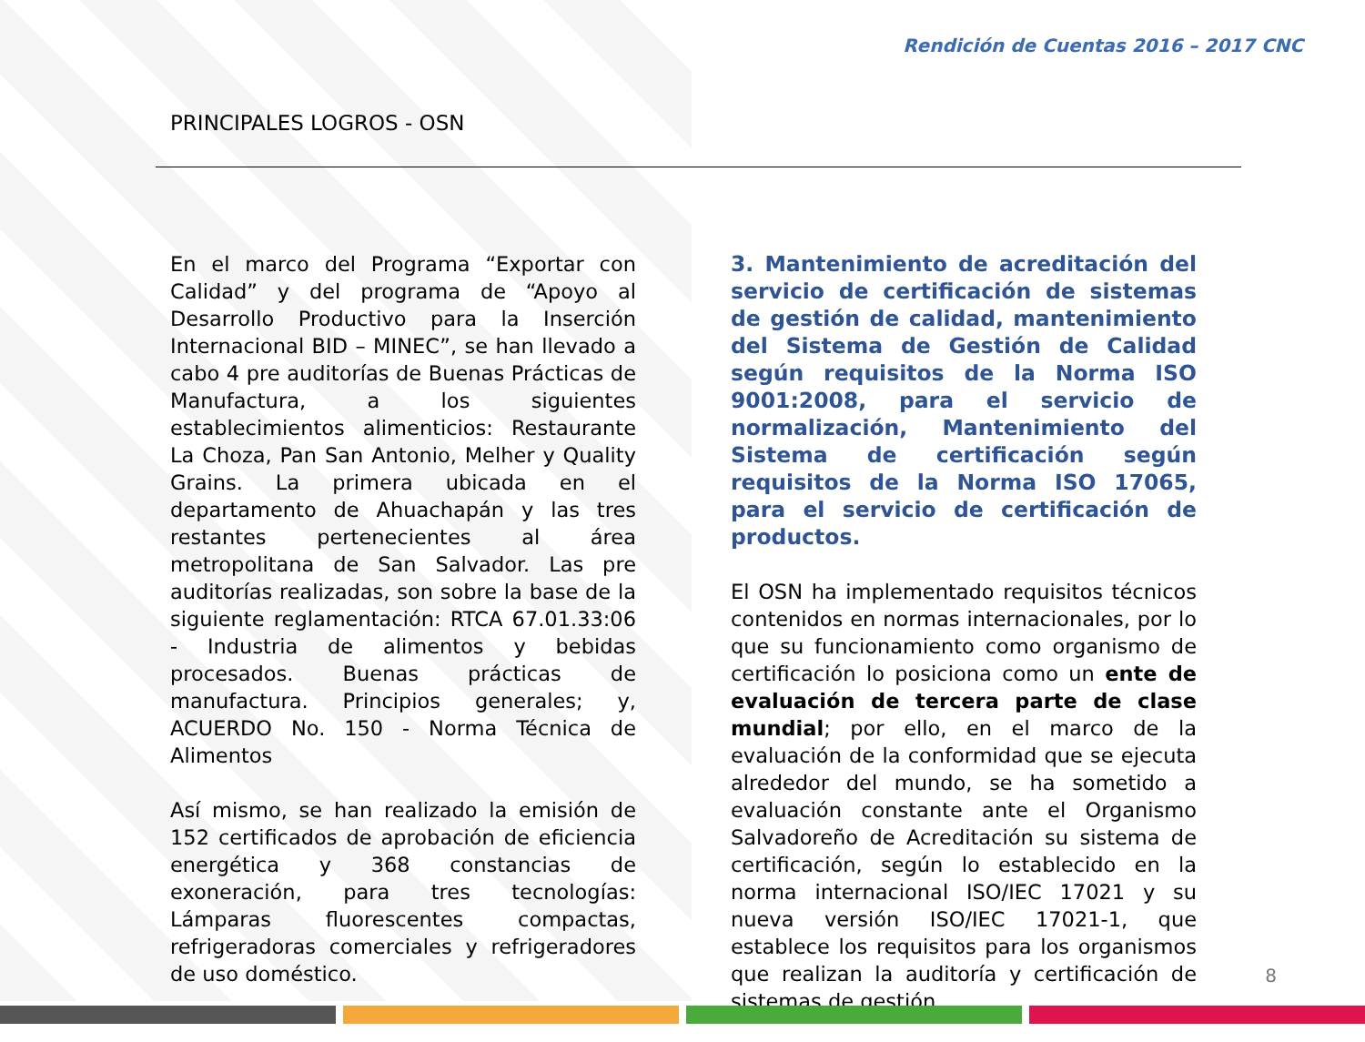Rendición de Cuentas 2016 – 2017 CNC
PRINCIPALES LOGROS - OSN
En el marco del Programa “Exportar con Calidad” y del programa de “Apoyo al Desarrollo Productivo para la Inserción Internacional BID – MINEC”, se han llevado a cabo 4 pre auditorías de Buenas Prácticas de Manufactura, a los siguientes establecimientos alimenticios: Restaurante La Choza, Pan San Antonio, Melher y Quality Grains. La primera ubicada en el departamento de Ahuachapán y las tres restantes pertenecientes al área metropolitana de San Salvador. Las pre auditorías realizadas, son sobre la base de la siguiente reglamentación: RTCA 67.01.33:06 - Industria de alimentos y bebidas procesados. Buenas prácticas de manufactura. Principios generales; y, ACUERDO No. 150 - Norma Técnica de Alimentos
Así mismo, se han realizado la emisión de 152 certificados de aprobación de eficiencia energética y 368 constancias de exoneración, para tres tecnologías: Lámparas fluorescentes compactas, refrigeradoras comerciales y refrigeradores de uso doméstico.
3. Mantenimiento de acreditación del servicio de certificación de sistemas de gestión de calidad, mantenimiento del Sistema de Gestión de Calidad según requisitos de la Norma ISO 9001:2008, para el servicio de normalización, Mantenimiento del Sistema de certificación según requisitos de la Norma ISO 17065, para el servicio de certificación de productos.
El OSN ha implementado requisitos técnicos contenidos en normas internacionales, por lo que su funcionamiento como organismo de certificación lo posiciona como un ente de evaluación de tercera parte de clase mundial; por ello, en el marco de la evaluación de la conformidad que se ejecuta alrededor del mundo, se ha sometido a evaluación constante ante el Organismo Salvadoreño de Acreditación su sistema de certificación, según lo establecido en la norma internacional ISO/IEC 17021 y su nueva versión ISO/IEC 17021-1, que establece los requisitos para los organismos que realizan la auditoría y certificación de sistemas de gestión,
8